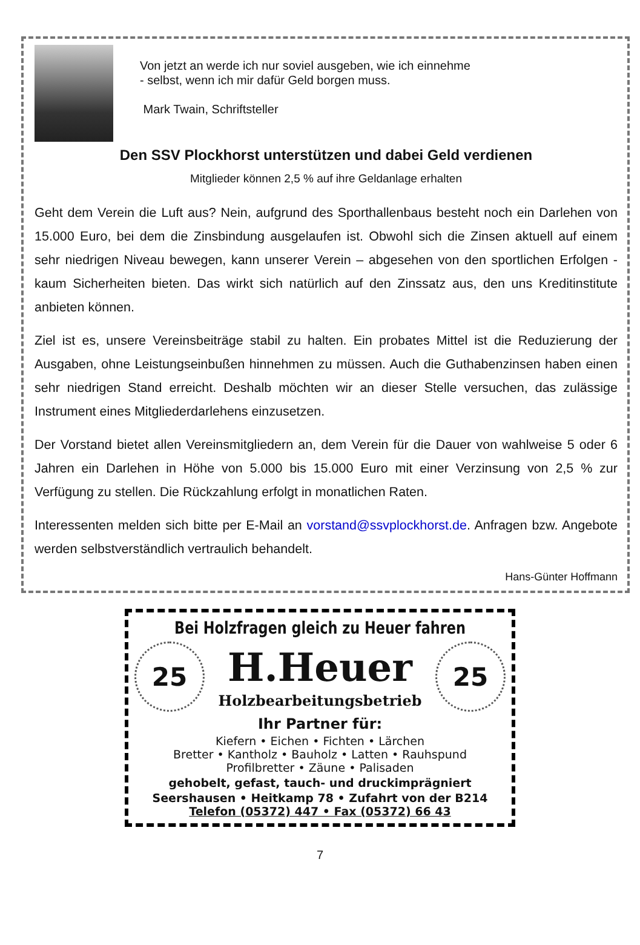Von jetzt an werde ich nur soviel ausgeben, wie ich einnehme
- selbst, wenn ich mir dafür Geld borgen muss.
Mark Twain, Schriftsteller
Den SSV Plockhorst unterstützen und dabei Geld verdienen
Mitglieder können 2,5 % auf ihre Geldanlage erhalten
Geht dem Verein die Luft aus? Nein, aufgrund des Sporthallenbaus besteht noch ein Darlehen von 15.000 Euro, bei dem die Zinsbindung ausgelaufen ist. Obwohl sich die Zinsen aktuell auf einem sehr niedrigen Niveau bewegen, kann unserer Verein – abgesehen von den sportlichen Erfolgen - kaum Sicherheiten bieten. Das wirkt sich natürlich auf den Zinssatz aus, den uns Kreditinstitute anbieten können.
Ziel ist es, unsere Vereinsbeiträge stabil zu halten. Ein probates Mittel ist die Reduzierung der Ausgaben, ohne Leistungseinbußen hinnehmen zu müssen. Auch die Guthabenzinsen haben einen sehr niedrigen Stand erreicht. Deshalb möchten wir an dieser Stelle versuchen, das zulässige Instrument eines Mitgliederdarlehens einzusetzen.
Der Vorstand bietet allen Vereinsmitgliedern an, dem Verein für die Dauer von wahlweise 5 oder 6 Jahren ein Darlehen in Höhe von 5.000 bis 15.000 Euro mit einer Verzinsung von 2,5 % zur Verfügung zu stellen. Die Rückzahlung erfolgt in monatlichen Raten.
Interessenten melden sich bitte per E-Mail an vorstand@ssvplockhorst.de. Anfragen bzw. Angebote werden selbstverständlich vertraulich behandelt.
Hans-Günter Hoffmann
Bei Holzfragen gleich zu Heuer fahren
25
H.Heuer
Holzbearbeitungsbetrieb
25
Ihr Partner für:
Kiefern • Eichen • Fichten • Lärchen
Bretter • Kantholz • Bauholz • Latten • Rauhspund
Profilbretter • Zäune • Palisaden
gehobelt, gefast, tauch- und druckimprägniert
Seershausen • Heitkamp 78 • Zufahrt von der B214
Telefon (05372) 447 • Fax (05372) 66 43
7